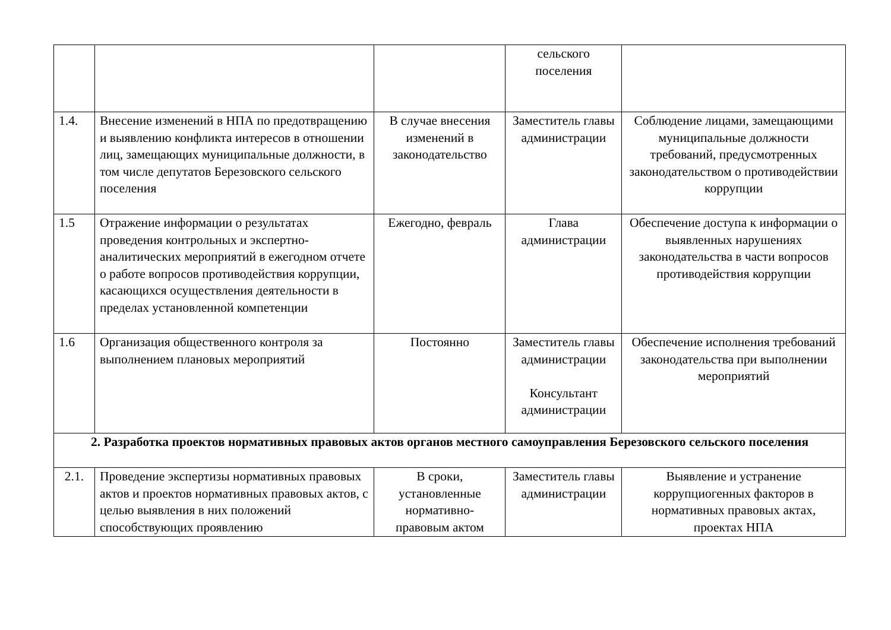| | | | сельского поселения | |
| 1.4. | Внесение изменений в НПА по предотвращению и выявлению конфликта интересов в отношении лиц, замещающих муниципальные должности, в том числе депутатов Березовского сельского поселения | В случае внесения изменений в законодательство | Заместитель главы администрации | Соблюдение лицами, замещающими муниципальные должности требований, предусмотренных законодательством о противодействии коррупции |
| 1.5 | Отражение информации о результатах проведения контрольных и экспертно-аналитических мероприятий в ежегодном отчете о работе вопросов противодействия коррупции, касающихся осуществления деятельности в пределах установленной компетенции | Ежегодно, февраль | Глава администрации | Обеспечение доступа к информации о выявленных нарушениях законодательства в части вопросов противодействия коррупции |
| 1.6 | Организация общественного контроля за выполнением плановых мероприятий | Постоянно | Заместитель главы администрации Консультант администрации | Обеспечение исполнения требований законодательства при выполнении мероприятий |
| 2. Разработка проектов нормативных правовых актов органов местного самоуправления Березовского сельского поселения | | | | |
| 2.1. | Проведение экспертизы нормативных правовых актов и проектов нормативных правовых актов, с целью выявления в них положений способствующих проявлению | В сроки, установленные нормативно-правовым актом | Заместитель главы администрации | Выявление и устранение коррупциогенных факторов в нормативных правовых актах, проектах НПА |